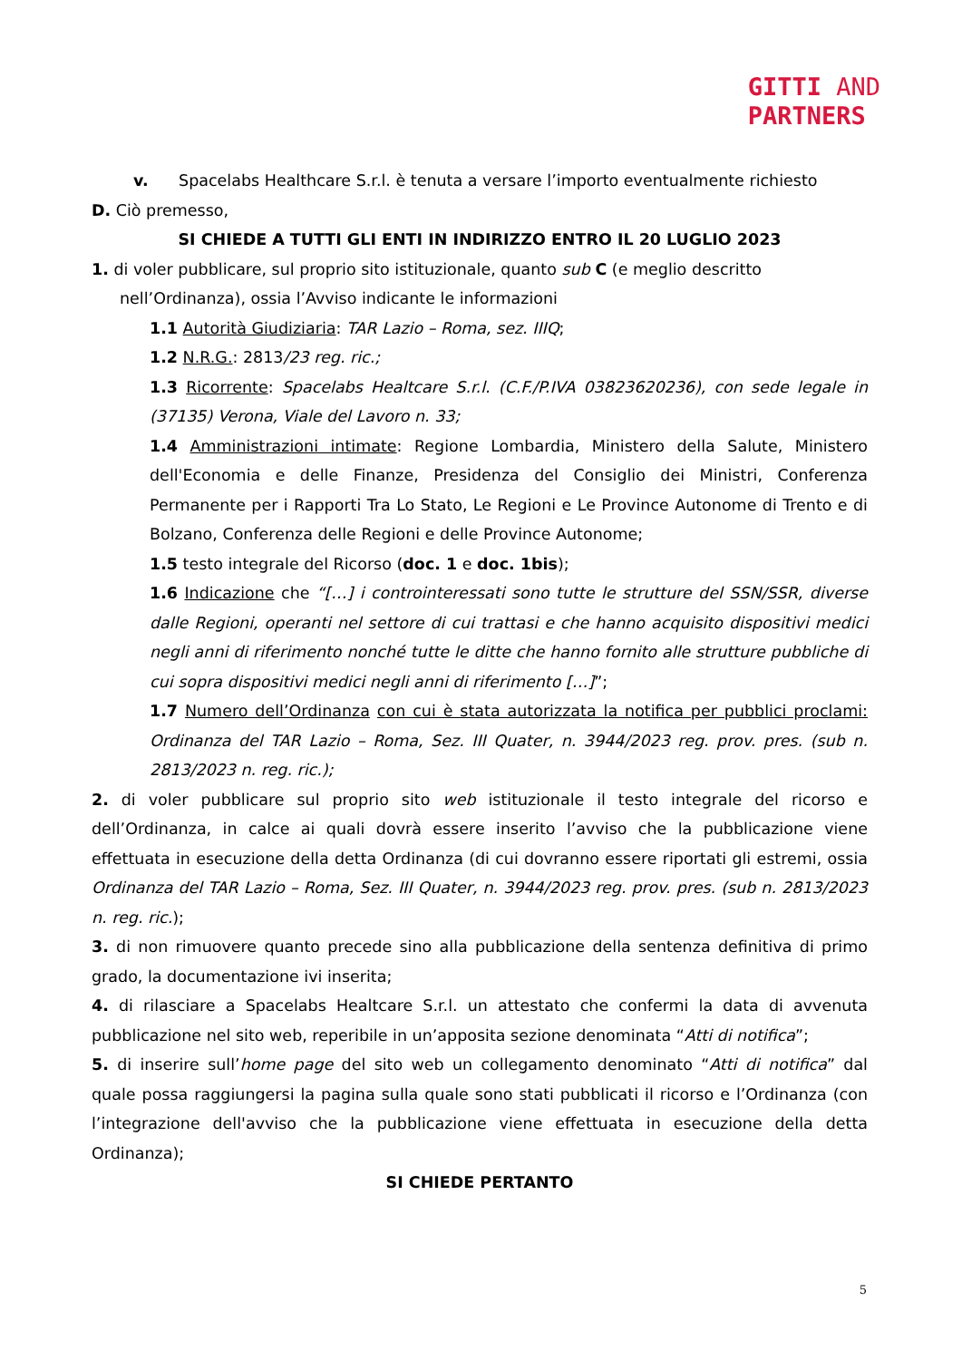GITTI AND
PARTNERS
v. Spacelabs Healthcare S.r.l. è tenuta a versare l’importo eventualmente richiesto
D. Ciò premesso,
SI CHIEDE A TUTTI GLI ENTI IN INDIRIZZO ENTRO IL 20 LUGLIO 2023
1. di voler pubblicare, sul proprio sito istituzionale, quanto sub C (e meglio descritto
nell’Ordinanza), ossia l’Avviso indicante le informazioni
1.1 Autorità Giudiziaria: TAR Lazio – Roma, sez. IIIQ;
1.2 N.R.G.: 2813/23 reg. ric.;
1.3 Ricorrente: Spacelabs Healtcare S.r.l. (C.F./P.IVA 03823620236), con sede legale in (37135) Verona, Viale del Lavoro n. 33;
1.4 Amministrazioni intimate: Regione Lombardia, Ministero della Salute, Ministero dell'Economia e delle Finanze, Presidenza del Consiglio dei Ministri, Conferenza Permanente per i Rapporti Tra Lo Stato, Le Regioni e Le Province Autonome di Trento e di Bolzano, Conferenza delle Regioni e delle Province Autonome;
1.5 testo integrale del Ricorso (doc. 1 e doc. 1bis);
1.6 Indicazione che “[…] i controinteressati sono tutte le strutture del SSN/SSR, diverse dalle Regioni, operanti nel settore di cui trattasi e che hanno acquisito dispositivi medici negli anni di riferimento nonché tutte le ditte che hanno fornito alle strutture pubbliche di cui sopra dispositivi medici negli anni di riferimento […]”;
1.7 Numero dell’Ordinanza con cui è stata autorizzata la notifica per pubblici proclami: Ordinanza del TAR Lazio – Roma, Sez. III Quater, n. 3944/2023 reg. prov. pres. (sub n. 2813/2023 n. reg. ric.);
2. di voler pubblicare sul proprio sito web istituzionale il testo integrale del ricorso e dell’Ordinanza, in calce ai quali dovrà essere inserito l’avviso che la pubblicazione viene effettuata in esecuzione della detta Ordinanza (di cui dovranno essere riportati gli estremi, ossia Ordinanza del TAR Lazio – Roma, Sez. III Quater, n. 3944/2023 reg. prov. pres. (sub n. 2813/2023 n. reg. ric.);
3. di non rimuovere quanto precede sino alla pubblicazione della sentenza definitiva di primo grado, la documentazione ivi inserita;
4. di rilasciare a Spacelabs Healtcare S.r.l. un attestato che confermi la data di avvenuta pubblicazione nel sito web, reperibile in un’apposita sezione denominata “Atti di notifica”;
5. di inserire sull’home page del sito web un collegamento denominato “Atti di notifica” dal quale possa raggiungersi la pagina sulla quale sono stati pubblicati il ricorso e l’Ordinanza (con l’integrazione dell'avviso che la pubblicazione viene effettuata in esecuzione della detta Ordinanza);
SI CHIEDE PERTANTO
5